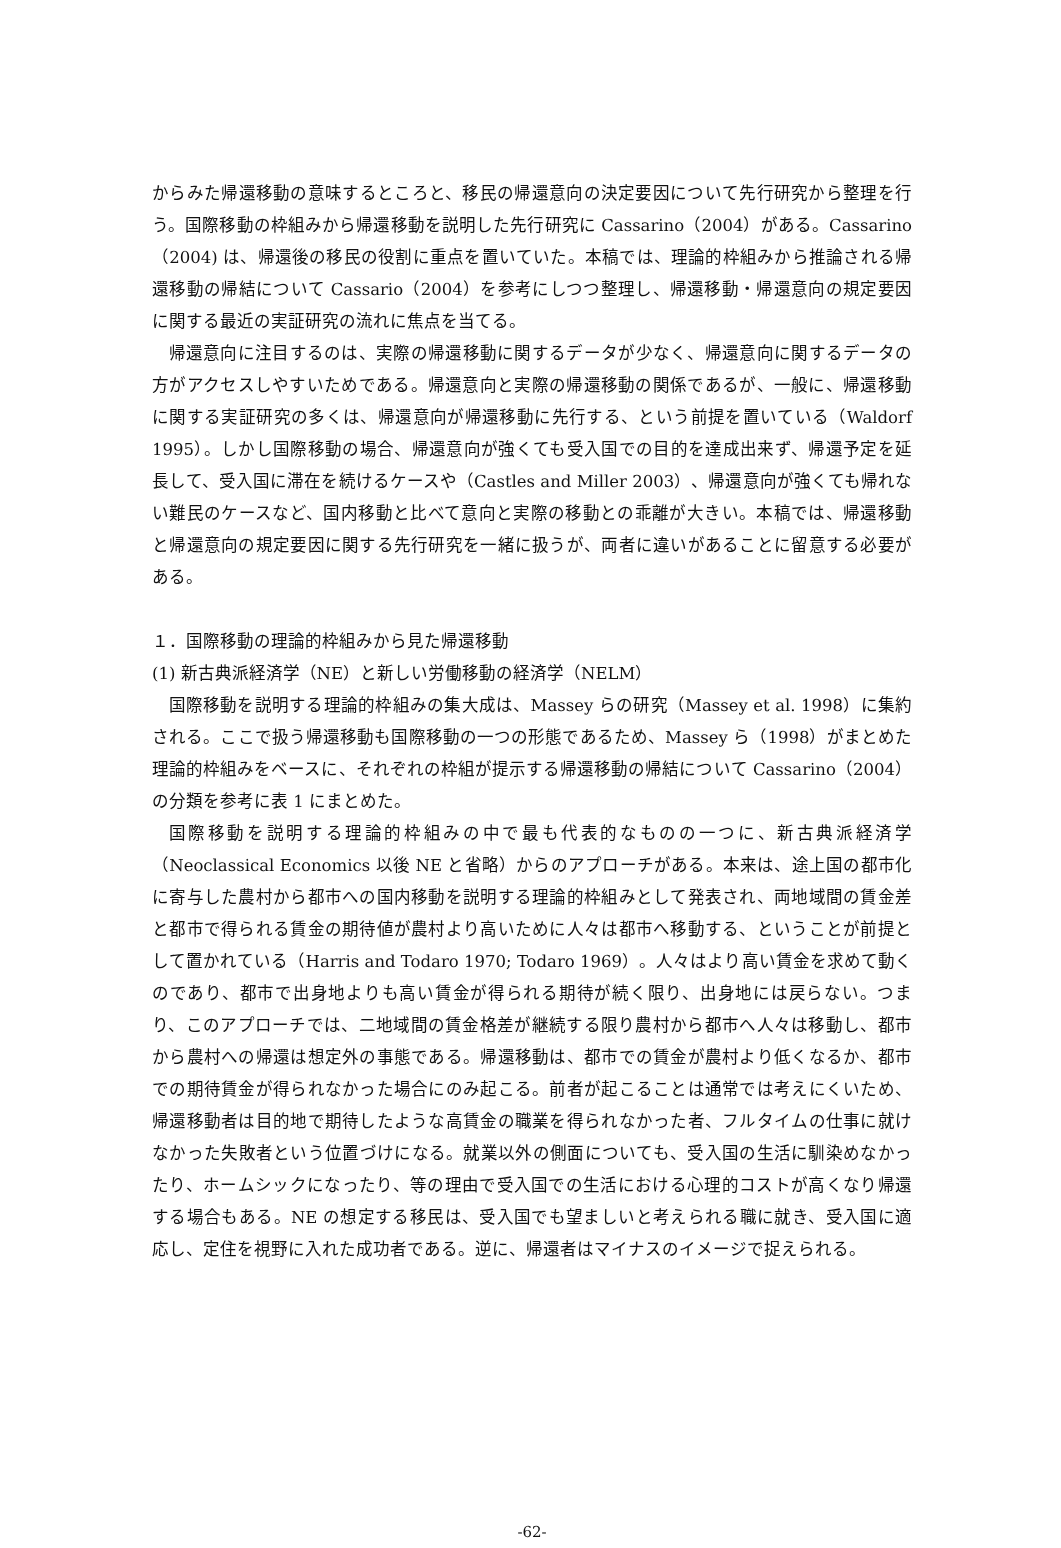からみた帰還移動の意味するところと、移民の帰還意向の決定要因について先行研究から整理を行う。国際移動の枠組みから帰還移動を説明した先行研究に Cassarino（2004）がある。Cassarino（2004) は、帰還後の移民の役割に重点を置いていた。本稿では、理論的枠組みから推論される帰還移動の帰結について Cassario（2004）を参考にしつつ整理し、帰還移動・帰還意向の規定要因に関する最近の実証研究の流れに焦点を当てる。
帰還意向に注目するのは、実際の帰還移動に関するデータが少なく、帰還意向に関するデータの方がアクセスしやすいためである。帰還意向と実際の帰還移動の関係であるが、一般に、帰還移動に関する実証研究の多くは、帰還意向が帰還移動に先行する、という前提を置いている（Waldorf 1995）。しかし国際移動の場合、帰還意向が強くても受入国での目的を達成出来ず、帰還予定を延長して、受入国に滞在を続けるケースや（Castles and Miller 2003）、帰還意向が強くても帰れない難民のケースなど、国内移動と比べて意向と実際の移動との乖離が大きい。本稿では、帰還移動と帰還意向の規定要因に関する先行研究を一緒に扱うが、両者に違いがあることに留意する必要がある。
１．国際移動の理論的枠組みから見た帰還移動
(1) 新古典派経済学（NE）と新しい労働移動の経済学（NELM）
国際移動を説明する理論的枠組みの集大成は、Massey らの研究（Massey et al. 1998）に集約される。ここで扱う帰還移動も国際移動の一つの形態であるため、Massey ら（1998）がまとめた理論的枠組みをベースに、それぞれの枠組が提示する帰還移動の帰結について Cassarino（2004）の分類を参考に表 1 にまとめた。
国際移動を説明する理論的枠組みの中で最も代表的なものの一つに、新古典派経済学（Neoclassical Economics 以後 NE と省略）からのアプローチがある。本来は、途上国の都市化に寄与した農村から都市への国内移動を説明する理論的枠組みとして発表され、両地域間の賃金差と都市で得られる賃金の期待値が農村より高いために人々は都市へ移動する、ということが前提として置かれている（Harris and Todaro 1970; Todaro 1969）。人々はより高い賃金を求めて動くのであり、都市で出身地よりも高い賃金が得られる期待が続く限り、出身地には戻らない。つまり、このアプローチでは、二地域間の賃金格差が継続する限り農村から都市へ人々は移動し、都市から農村への帰還は想定外の事態である。帰還移動は、都市での賃金が農村より低くなるか、都市での期待賃金が得られなかった場合にのみ起こる。前者が起こることは通常では考えにくいため、帰還移動者は目的地で期待したような高賃金の職業を得られなかった者、フルタイムの仕事に就けなかった失敗者という位置づけになる。就業以外の側面についても、受入国の生活に馴染めなかったり、ホームシックになったり、等の理由で受入国での生活における心理的コストが高くなり帰還する場合もある。NE の想定する移民は、受入国でも望ましいと考えられる職に就き、受入国に適応し、定住を視野に入れた成功者である。逆に、帰還者はマイナスのイメージで捉えられる。
-62-